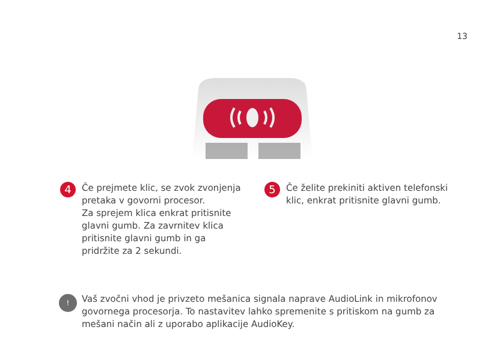13
4
Če prejmete klic, se zvok zvonjenja pretaka v govorni procesor.
Za sprejem klica enkrat pritisnite glavni gumb. Za zavrnitev klica pritisnite glavni gumb in ga pridržite za 2 sekundi.
5
Če želite prekiniti aktiven telefonski klic, enkrat pritisnite glavni gumb.
!
Vaš zvočni vhod je privzeto mešanica signala naprave AudioLink in mikrofonov govornega procesorja. To nastavitev lahko spremenite s pritiskom na gumb za mešani način ali z uporabo aplikacije AudioKey.